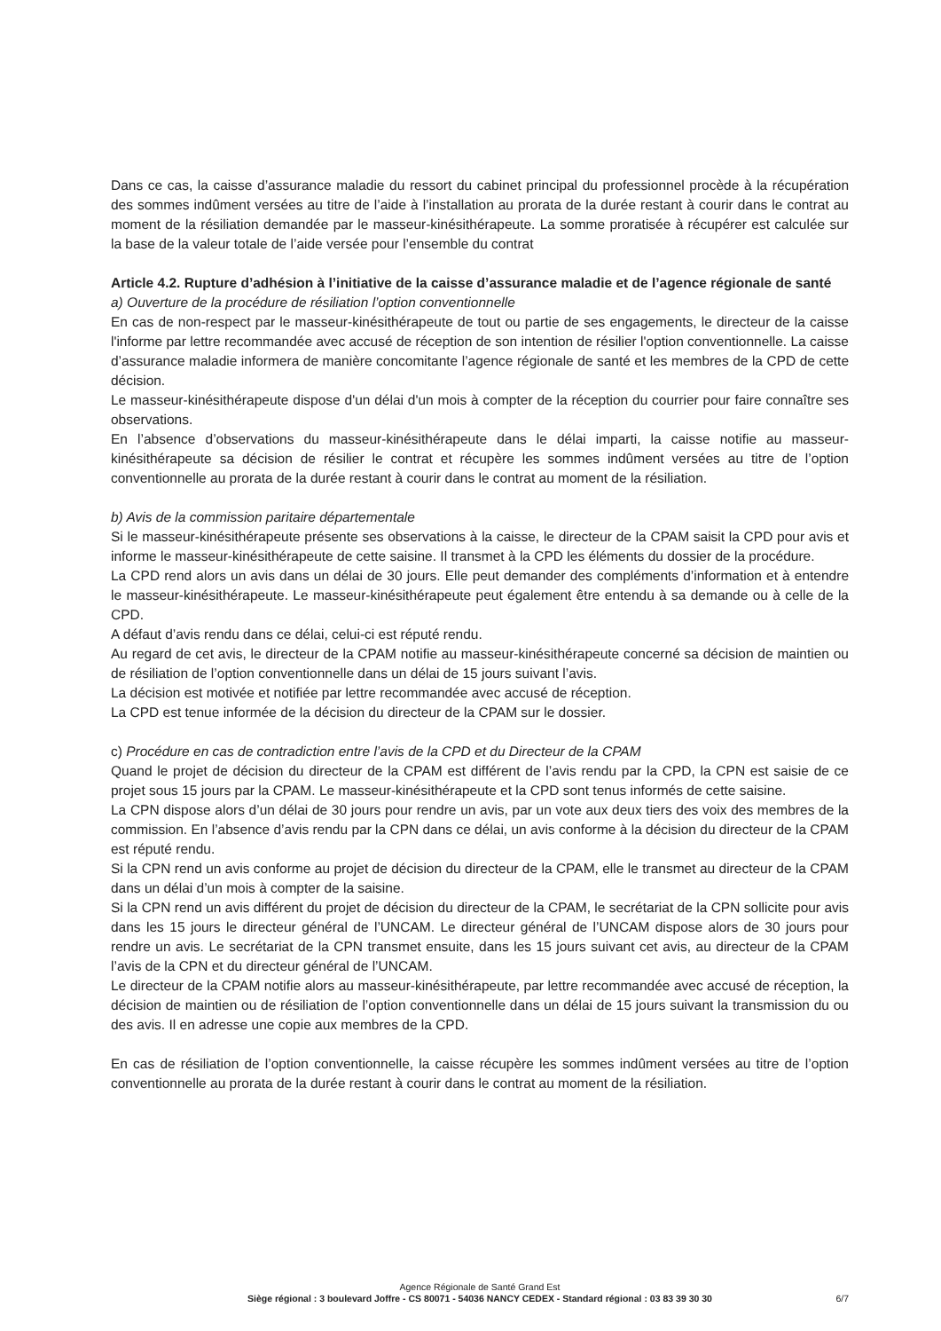Dans ce cas, la caisse d’assurance maladie du ressort du cabinet principal du professionnel procède à la récupération des sommes indûment versées au titre de l’aide à l’installation au prorata de la durée restant à courir dans le contrat au moment de la résiliation demandée par le masseur-kinésithérapeute. La somme proratisée à récupérer est calculée sur la base de la valeur totale de l’aide versée pour l’ensemble du contrat
Article 4.2. Rupture d’adhésion à l’initiative de la caisse d’assurance maladie et de l’agence régionale de santé
a) Ouverture de la procédure de résiliation l’option conventionnelle
En cas de non-respect par le masseur-kinésithérapeute de tout ou partie de ses engagements, le directeur de la caisse l'informe par lettre recommandée avec accusé de réception de son intention de résilier l'option conventionnelle. La caisse d’assurance maladie informera de manière concomitante l’agence régionale de santé et les membres de la CPD de cette décision.
Le masseur-kinésithérapeute dispose d'un délai d'un mois à compter de la réception du courrier pour faire connaître ses observations.
En l’absence d’observations du masseur-kinésithérapeute dans le délai imparti, la caisse notifie au masseur-kinésithérapeute sa décision de résilier le contrat et récupère les sommes indûment versées au titre de l’option conventionnelle au prorata de la durée restant à courir dans le contrat au moment de la résiliation.
b) Avis de la commission paritaire départementale
Si le masseur-kinésithérapeute présente ses observations à la caisse, le directeur de la CPAM saisit la CPD pour avis et informe le masseur-kinésithérapeute de cette saisine. Il transmet à la CPD les éléments du dossier de la procédure.
La CPD rend alors un avis dans un délai de 30 jours. Elle peut demander des compléments d’information et à entendre le masseur-kinésithérapeute. Le masseur-kinésithérapeute peut également être entendu à sa demande ou à celle de la CPD.
A défaut d’avis rendu dans ce délai, celui-ci est réputé rendu.
Au regard de cet avis, le directeur de la CPAM notifie au masseur-kinésithérapeute concerné sa décision de maintien ou de résiliation de l’option conventionnelle dans un délai de 15 jours suivant l’avis.
La décision est motivée et notifiée par lettre recommandée avec accusé de réception.
La CPD est tenue informée de la décision du directeur de la CPAM sur le dossier.
c) Procédure en cas de contradiction entre l’avis de la CPD et du Directeur de la CPAM
Quand le projet de décision du directeur de la CPAM est différent de l’avis rendu par la CPD, la CPN est saisie de ce projet sous 15 jours par la CPAM. Le masseur-kinésithérapeute et la CPD sont tenus informés de cette saisine.
La CPN dispose alors d’un délai de 30 jours pour rendre un avis, par un vote aux deux tiers des voix des membres de la commission. En l’absence d’avis rendu par la CPN dans ce délai, un avis conforme à la décision du directeur de la CPAM est réputé rendu.
Si la CPN rend un avis conforme au projet de décision du directeur de la CPAM, elle le transmet au directeur de la CPAM dans un délai d’un mois à compter de la saisine.
Si la CPN rend un avis différent du projet de décision du directeur de la CPAM, le secrétariat de la CPN sollicite pour avis dans les 15 jours le directeur général de l’UNCAM. Le directeur général de l’UNCAM dispose alors de 30 jours pour rendre un avis. Le secrétariat de la CPN transmet ensuite, dans les 15 jours suivant cet avis, au directeur de la CPAM l’avis de la CPN et du directeur général de l’UNCAM.
Le directeur de la CPAM notifie alors au masseur-kinésithérapeute, par lettre recommandée avec accusé de réception, la décision de maintien ou de résiliation de l’option conventionnelle dans un délai de 15 jours suivant la transmission du ou des avis. Il en adresse une copie aux membres de la CPD.
En cas de résiliation de l’option conventionnelle, la caisse récupère les sommes indûment versées au titre de l’option conventionnelle au prorata de la durée restant à courir dans le contrat au moment de la résiliation.
Agence Régionale de Santé Grand Est
Siège régional : 3 boulevard Joffre - CS 80071 - 54036 NANCY CEDEX - Standard régional : 03 83 39 30 30
6/7